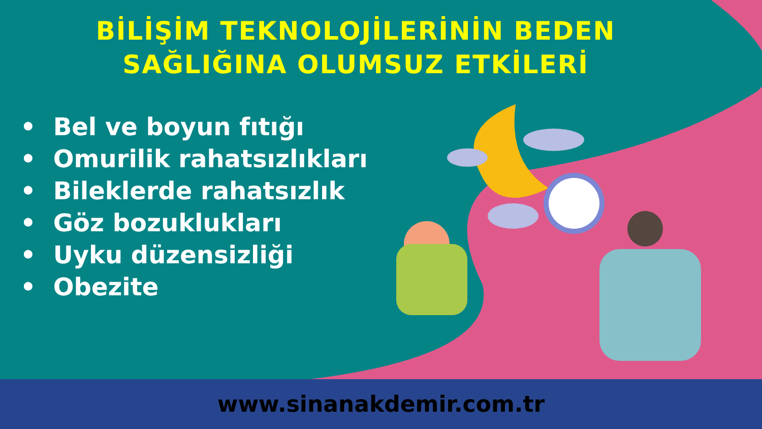BİLİŞİM TEKNOLOJİLERİNİN BEDEN
SAĞLIĞINA OLUMSUZ ETKİLERİ
• Bel ve boyun fıtığı
• Omurilik rahatsızlıkları
• Bileklerde rahatsızlık
• Göz bozuklukları
• Uyku düzensizliği
• Obezite
www.sinanakdemir.com.tr